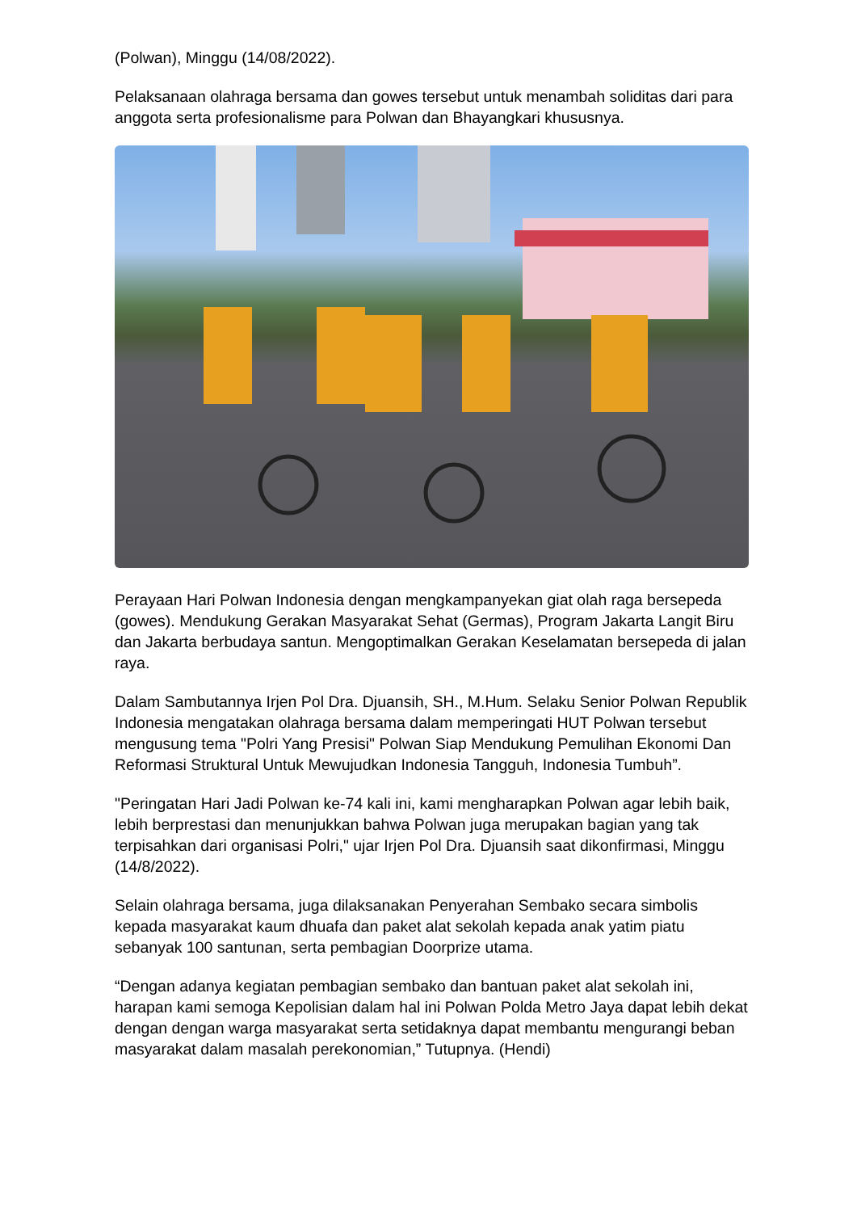(Polwan), Minggu (14/08/2022).
Pelaksanaan olahraga bersama dan gowes tersebut untuk menambah soliditas dari para anggota serta profesionalisme para Polwan dan Bhayangkari khususnya.
Perayaan Hari Polwan Indonesia dengan mengkampanyekan giat olah raga bersepeda (gowes). Mendukung Gerakan Masyarakat Sehat (Germas), Program Jakarta Langit Biru dan Jakarta berbudaya santun. Mengoptimalkan Gerakan Keselamatan bersepeda di jalan raya.
Dalam Sambutannya Irjen Pol Dra. Djuansih, SH., M.Hum. Selaku Senior Polwan Republik Indonesia mengatakan olahraga bersama dalam memperingati HUT Polwan tersebut mengusung tema "Polri Yang Presisi" Polwan Siap Mendukung Pemulihan Ekonomi Dan Reformasi Struktural Untuk Mewujudkan Indonesia Tangguh, Indonesia Tumbuh”.
"Peringatan Hari Jadi Polwan ke-74 kali ini, kami mengharapkan Polwan agar lebih baik, lebih berprestasi dan menunjukkan bahwa Polwan juga merupakan bagian yang tak terpisahkan dari organisasi Polri," ujar Irjen Pol Dra. Djuansih saat dikonfirmasi, Minggu (14/8/2022).
Selain olahraga bersama, juga dilaksanakan Penyerahan Sembako secara simbolis kepada masyarakat kaum dhuafa dan paket alat sekolah kepada anak yatim piatu sebanyak 100 santunan, serta pembagian Doorprize utama.
“Dengan adanya kegiatan pembagian sembako dan bantuan paket alat sekolah ini, harapan kami semoga Kepolisian dalam hal ini Polwan Polda Metro Jaya dapat lebih dekat dengan dengan warga masyarakat serta setidaknya dapat membantu mengurangi beban masyarakat dalam masalah perekonomian,” Tutupnya. (Hendi)